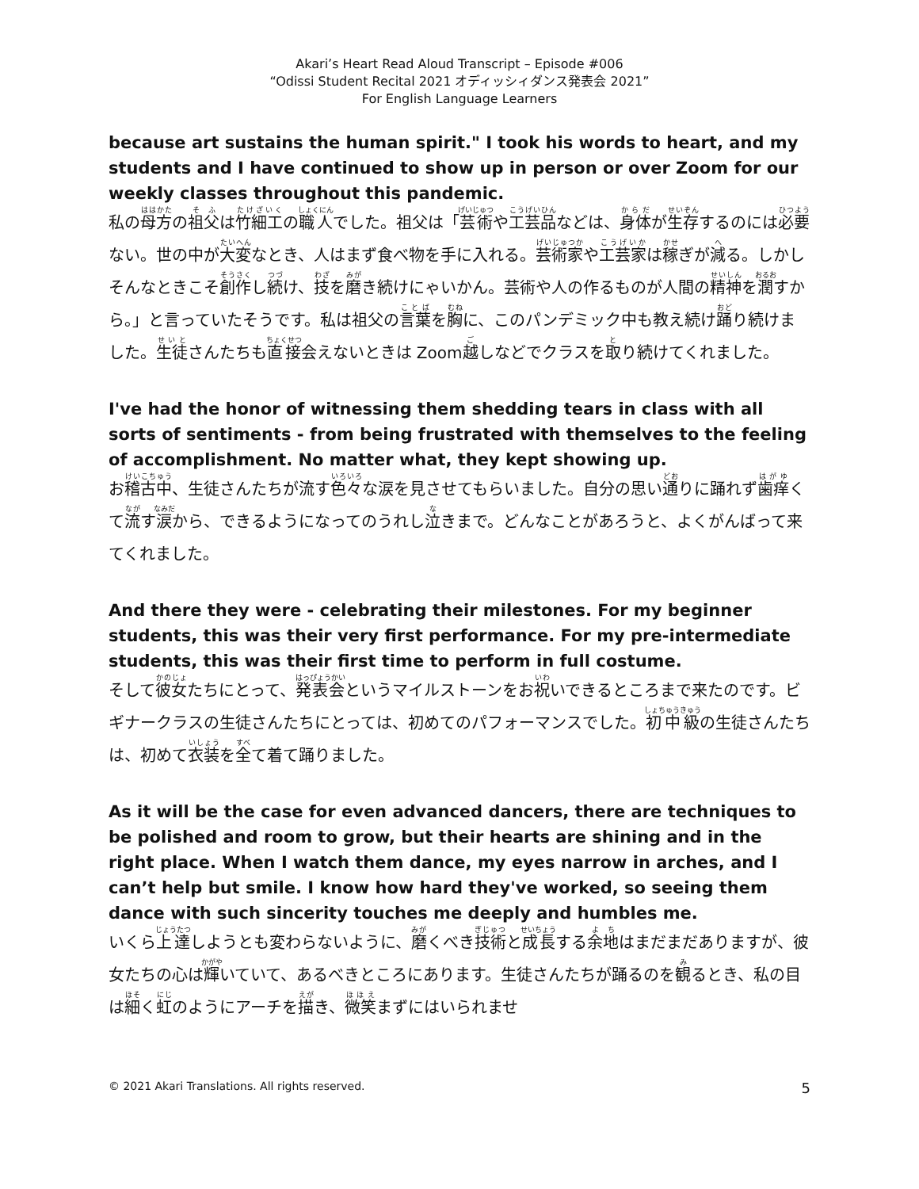Akari’s Heart Read Aloud Transcript – Episode #006
“Odissi Student Recital 2021 オディッシィダンス発表会 2021”
For English Language Learners
because art sustains the human spirit." I took his words to heart, and my students and I have continued to show up in person or over Zoom for our weekly classes throughout this pandemic.
私の母方の祖父は竹細工の職人でした。祖父は「芸術や工芸品などは、身体が生存するのには必要ない。世の中が大変なとき、人はまず食べ物を手に入れる。芸術家や工芸家は稼ぎが減る。しかしそんなときこそ創作し続け、技を磨き続けにゃいかん。芸術や人の作るものが人間の精神を潤すから。」と言っていたそうです。私は祖父の言葉を胸に、このパンデミック中も教え続け踊り続けました。生徒さんたちも直接会えないときは Zoom越しなどでクラスを取り続けてくれました。
I've had the honor of witnessing them shedding tears in class with all sorts of sentiments - from being frustrated with themselves to the feeling of accomplishment. No matter what, they kept showing up.
お稽古中、生徒さんたちが流す色々な涙を見させてもらいました。自分の思い通りに踊れず歯痒くて流す涙から、できるようになってのうれし泣きまで。どんなことがあろうと、よくがんばって来てくれました。
And there they were - celebrating their milestones. For my beginner students, this was their very first performance. For my pre-intermediate students, this was their first time to perform in full costume.
そして彼女たちにとって、発表会というマイルストーンをお祝いできるところまで来たのです。ビギナークラスの生徒さんたちにとっては、初めてのパフォーマンスでした。初中級の生徒さんたちは、初めて衣装を全て着て踊りました。
As it will be the case for even advanced dancers, there are techniques to be polished and room to grow, but their hearts are shining and in the right place. When I watch them dance, my eyes narrow in arches, and I can’t help but smile. I know how hard they've worked, so seeing them dance with such sincerity touches me deeply and humbles me.
いくら上達しようとも変わらないように、磨くべき技術と成長する余地はまだまだありますが、彼女たちの心は輝いていて、あるべきところにあります。生徒さんたちが踊るのを観るとき、私の目は細く虹のようにアーチを描き、微笑まずにはいられませ
© 2021 Akari Translations. All rights reserved. 5